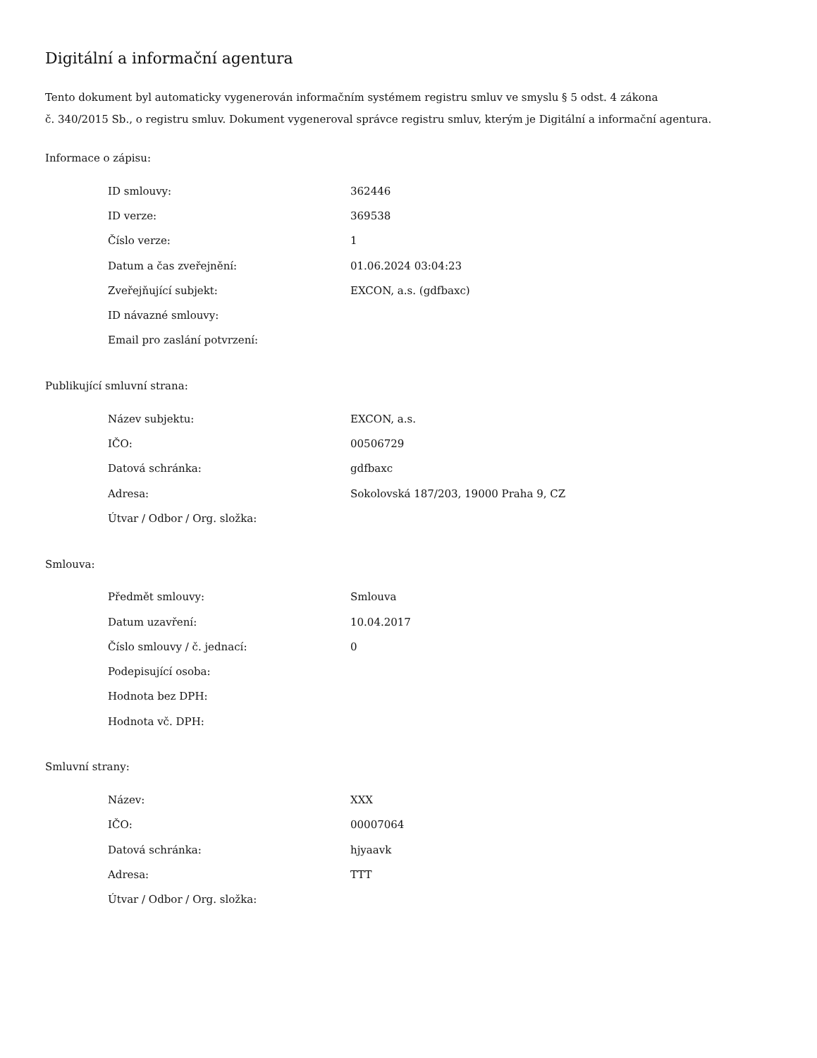Digitální a informační agentura
Tento dokument byl automaticky vygenerován informačním systémem registru smluv ve smyslu § 5 odst. 4 zákona
č. 340/2015 Sb., o registru smluv. Dokument vygeneroval správce registru smluv, kterým je Digitální a informační agentura.
Informace o zápisu:
| ID smlouvy: | 362446 |
| ID verze: | 369538 |
| Číslo verze: | 1 |
| Datum a čas zveřejnění: | 01.06.2024 03:04:23 |
| Zveřejňující subjekt: | EXCON, a.s. (gdfbaxc) |
| ID návazné smlouvy: | |
| Email pro zaslání potvrzení: | |
Publikující smluvní strana:
| Název subjektu: | EXCON, a.s. |
| IČO: | 00506729 |
| Datová schránka: | gdfbaxc |
| Adresa: | Sokolovská 187/203, 19000 Praha 9, CZ |
| Útvar / Odbor / Org. složka: | |
Smlouva:
| Předmět smlouvy: | Smlouva |
| Datum uzavření: | 10.04.2017 |
| Číslo smlouvy / č. jednací: | 0 |
| Podepisující osoba: | |
| Hodnota bez DPH: | |
| Hodnota vč. DPH: | |
Smluvní strany:
| Název: | XXX |
| IČO: | 00007064 |
| Datová schránka: | hjyaavk |
| Adresa: | TTT |
| Útvar / Odbor / Org. složka: | |